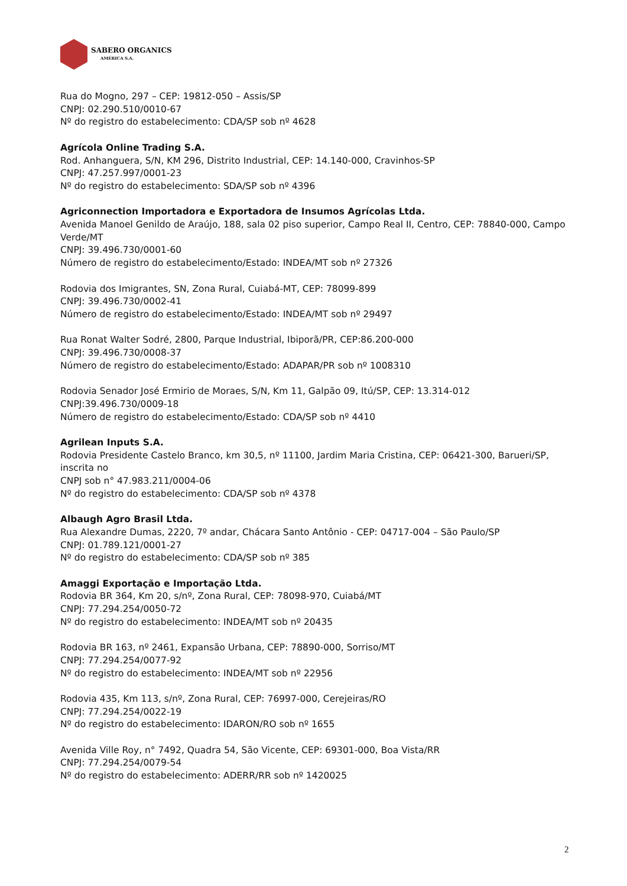SABERO ORGANICS
AMÉRICA S.A.
Rua do Mogno, 297 – CEP: 19812-050 – Assis/SP
CNPJ: 02.290.510/0010-67
Nº do registro do estabelecimento: CDA/SP sob nº 4628
Agrícola Online Trading S.A.
Rod. Anhanguera, S/N, KM 296, Distrito Industrial, CEP: 14.140-000, Cravinhos-SP
CNPJ: 47.257.997/0001-23
Nº do registro do estabelecimento: SDA/SP sob nº 4396
Agriconnection Importadora e Exportadora de Insumos Agrícolas Ltda.
Avenida Manoel Genildo de Araújo, 188, sala 02 piso superior, Campo Real II, Centro, CEP: 78840-000, Campo Verde/MT
CNPJ: 39.496.730/0001-60
Número de registro do estabelecimento/Estado: INDEA/MT sob nº 27326
Rodovia dos Imigrantes, SN, Zona Rural, Cuiabá-MT, CEP: 78099-899
CNPJ: 39.496.730/0002-41
Número de registro do estabelecimento/Estado: INDEA/MT sob nº 29497
Rua Ronat Walter Sodré, 2800, Parque Industrial, Ibiporã/PR, CEP:86.200-000
CNPJ: 39.496.730/0008-37
Número de registro do estabelecimento/Estado: ADAPAR/PR sob nº 1008310
Rodovia Senador José Ermirio de Moraes, S/N, Km 11, Galpão 09, Itú/SP, CEP: 13.314-012
CNPJ:39.496.730/0009-18
Número de registro do estabelecimento/Estado: CDA/SP sob nº 4410
Agrilean Inputs S.A.
Rodovia Presidente Castelo Branco, km 30,5, nº 11100, Jardim Maria Cristina, CEP: 06421-300, Barueri/SP, inscrita no
CNPJ sob n° 47.983.211/0004-06
Nº do registro do estabelecimento: CDA/SP sob nº 4378
Albaugh Agro Brasil Ltda.
Rua Alexandre Dumas, 2220, 7º andar, Chácara Santo Antônio - CEP: 04717-004 – São Paulo/SP
CNPJ: 01.789.121/0001-27
Nº do registro do estabelecimento: CDA/SP sob nº 385
Amaggi Exportação e Importação Ltda.
Rodovia BR 364, Km 20, s/nº, Zona Rural, CEP: 78098-970, Cuiabá/MT
CNPJ: 77.294.254/0050-72
Nº do registro do estabelecimento: INDEA/MT sob nº 20435
Rodovia BR 163, nº 2461, Expansão Urbana, CEP: 78890-000, Sorriso/MT
CNPJ: 77.294.254/0077-92
Nº do registro do estabelecimento: INDEA/MT sob nº 22956
Rodovia 435, Km 113, s/nº, Zona Rural, CEP: 76997-000, Cerejeiras/RO
CNPJ: 77.294.254/0022-19
Nº do registro do estabelecimento: IDARON/RO sob nº 1655
Avenida Ville Roy, n° 7492, Quadra 54, São Vicente, CEP: 69301-000, Boa Vista/RR
CNPJ: 77.294.254/0079-54
Nº do registro do estabelecimento: ADERR/RR sob nº 1420025
2